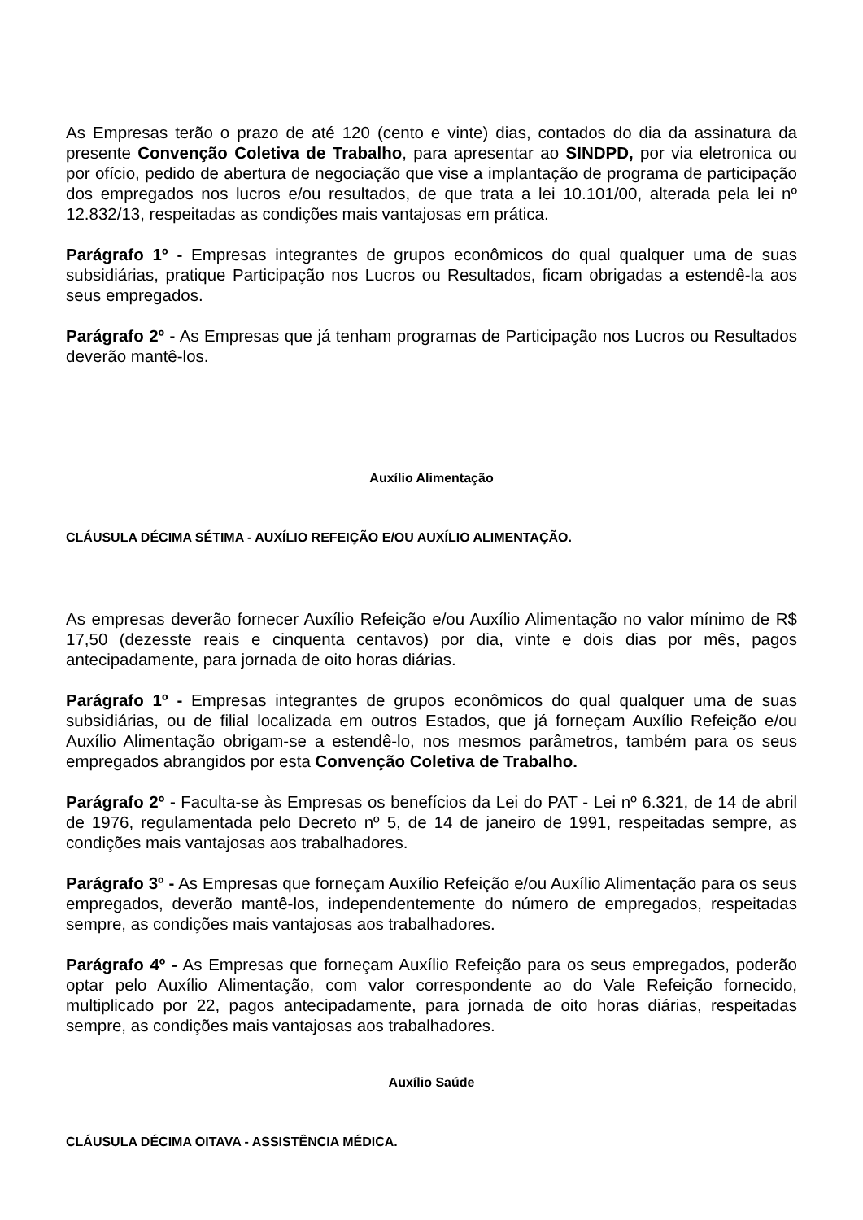As Empresas terão o prazo de até 120 (cento e vinte) dias, contados do dia da assinatura da presente Convenção Coletiva de Trabalho, para apresentar ao SINDPD, por via eletronica ou por ofício, pedido de abertura de negociação que vise a implantação de programa de participação dos empregados nos lucros e/ou resultados, de que trata a lei 10.101/00, alterada pela lei nº 12.832/13, respeitadas as condições mais vantajosas em prática.
Parágrafo 1º - Empresas integrantes de grupos econômicos do qual qualquer uma de suas subsidiárias, pratique Participação nos Lucros ou Resultados, ficam obrigadas a estendê-la aos seus empregados.
Parágrafo 2º - As Empresas que já tenham programas de Participação nos Lucros ou Resultados deverão mantê-los.
Auxílio Alimentação
CLÁUSULA DÉCIMA SÉTIMA - AUXÍLIO REFEIÇÃO E/OU AUXÍLIO ALIMENTAÇÃO.
As empresas deverão fornecer Auxílio Refeição e/ou Auxílio Alimentação no valor mínimo de R$ 17,50 (dezesste reais e cinquenta centavos) por dia, vinte e dois dias por mês, pagos antecipadamente, para jornada de oito horas diárias.
Parágrafo 1º - Empresas integrantes de grupos econômicos do qual qualquer uma de suas subsidiárias, ou de filial localizada em outros Estados, que já forneçam Auxílio Refeição e/ou Auxílio Alimentação obrigam-se a estendê-lo, nos mesmos parâmetros, também para os seus empregados abrangidos por esta Convenção Coletiva de Trabalho.
Parágrafo 2º - Faculta-se às Empresas os benefícios da Lei do PAT - Lei nº 6.321, de 14 de abril de 1976, regulamentada pelo Decreto nº 5, de 14 de janeiro de 1991, respeitadas sempre, as condições mais vantajosas aos trabalhadores.
Parágrafo 3º - As Empresas que forneçam Auxílio Refeição e/ou Auxílio Alimentação para os seus empregados, deverão mantê-los, independentemente do número de empregados, respeitadas sempre, as condições mais vantajosas aos trabalhadores.
Parágrafo 4º - As Empresas que forneçam Auxílio Refeição para os seus empregados, poderão optar pelo Auxílio Alimentação, com valor correspondente ao do Vale Refeição fornecido, multiplicado por 22, pagos antecipadamente, para jornada de oito horas diárias, respeitadas sempre, as condições mais vantajosas aos trabalhadores.
Auxílio Saúde
CLÁUSULA DÉCIMA OITAVA - ASSISTÊNCIA MÉDICA.